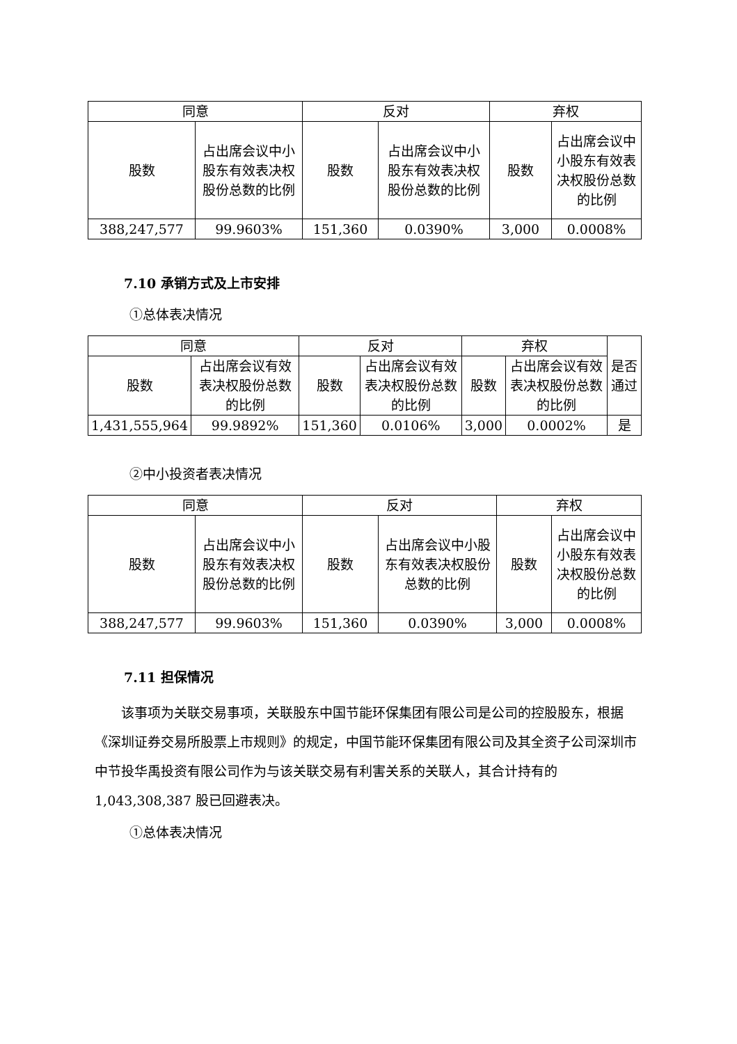| 同意 | | 反对 | | 弃权 | |
| --- | --- | --- | --- | --- | --- |
| 股数 | 占出席会议中小股东有效表决权股份总数的比例 | 股数 | 占出席会议中小股东有效表决权股份总数的比例 | 股数 | 占出席会议中小股东有效表决权股份总数的比例 |
| 388,247,577 | 99.9603% | 151,360 | 0.0390% | 3,000 | 0.0008% |
7.10 承销方式及上市安排
①总体表决情况
| 同意 | | 反对 | | 弃权 | | 是否通过 |
| --- | --- | --- | --- | --- | --- | --- |
| 股数 | 占出席会议有效表决权股份总数的比例 | 股数 | 占出席会议有效表决权股份总数的比例 | 股数 | 占出席会议有效表决权股份总数的比例 | |
| 1,431,555,964 | 99.9892% | 151,360 | 0.0106% | 3,000 | 0.0002% | 是 |
②中小投资者表决情况
| 同意 | | 反对 | | 弃权 | |
| --- | --- | --- | --- | --- | --- |
| 股数 | 占出席会议中小股东有效表决权股份总数的比例 | 股数 | 占出席会议中小股东有效表决权股份总数的比例 | 股数 | 占出席会议中小股东有效表决权股份总数的比例 |
| 388,247,577 | 99.9603% | 151,360 | 0.0390% | 3,000 | 0.0008% |
7.11 担保情况
该事项为关联交易事项，关联股东中国节能环保集团有限公司是公司的控股股东，根据《深圳证券交易所股票上市规则》的规定，中国节能环保集团有限公司及其全资子公司深圳市中节投华禹投资有限公司作为与该关联交易有利害关系的关联人，其合计持有的 1,043,308,387 股已回避表决。
①总体表决情况